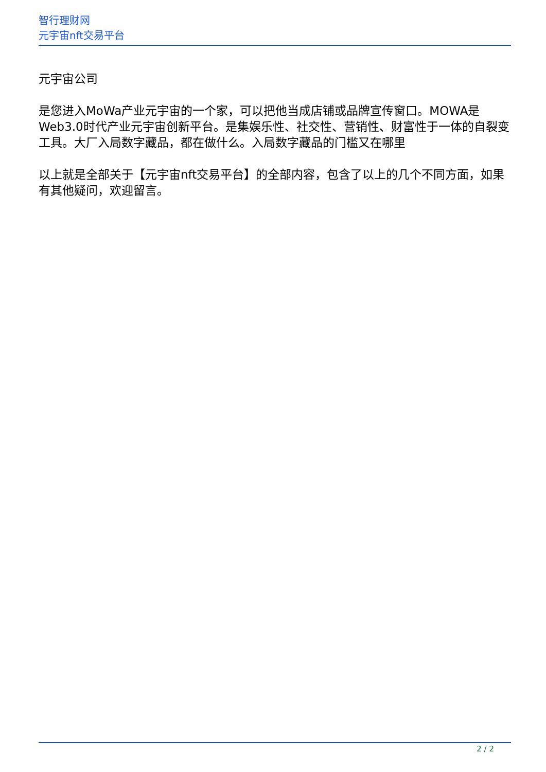智行理财网
元宇宙nft交易平台
元宇宙公司
是您进入MoWa产业元宇宙的一个家，可以把他当成店铺或品牌宣传窗口。MOWA是Web3.0时代产业元宇宙创新平台。是集娱乐性、社交性、营销性、财富性于一体的自裂变工具。大厂入局数字藏品，都在做什么。入局数字藏品的门槛又在哪里
以上就是全部关于【元宇宙nft交易平台】的全部内容，包含了以上的几个不同方面，如果有其他疑问，欢迎留言。
2 / 2